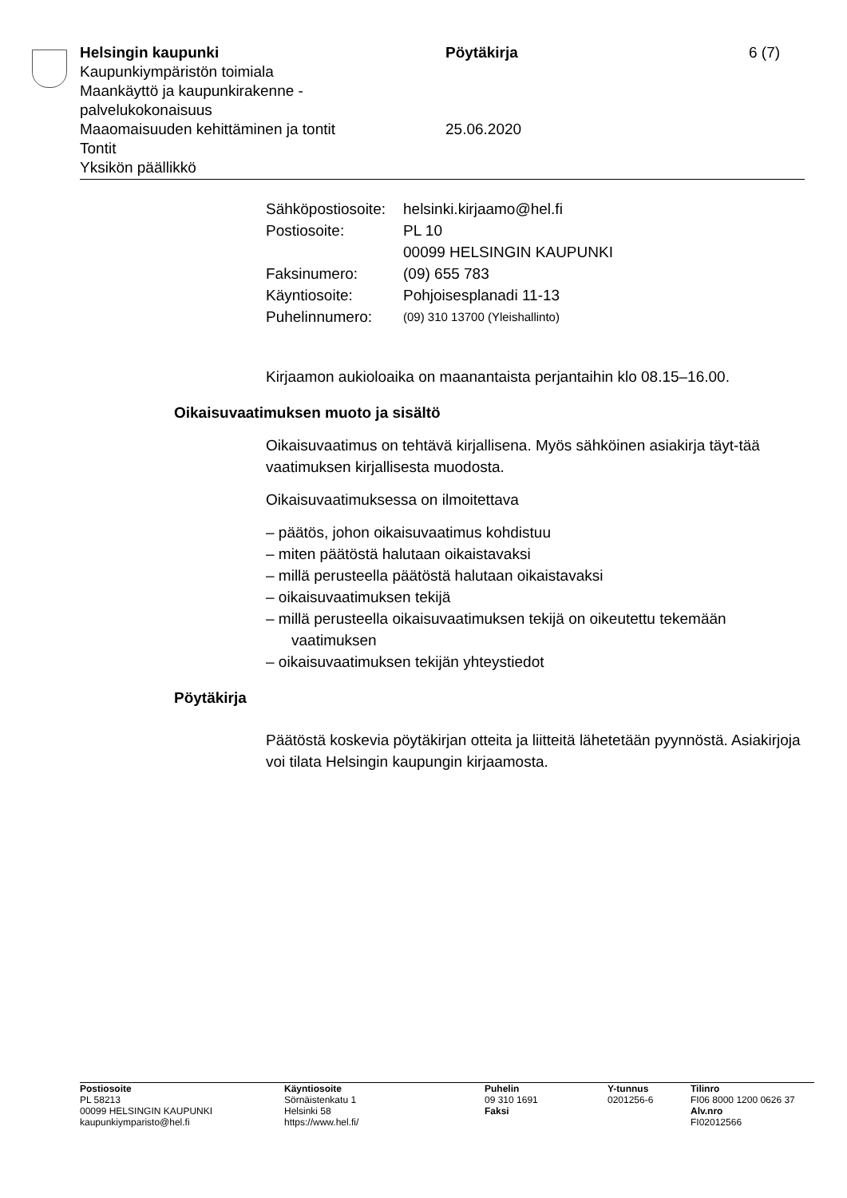Helsingin kaupunki Pöytäkirja 6 (7)
Kaupunkiympäristön toimiala
Maankäyttö ja kaupunkirakenne -
palvelukokonaisuus
Maaomaisuuden kehittäminen ja tontit 25.06.2020
Tontit
Yksikön päällikkö
| Sähköpostiosoite: | helsinki.kirjaamo@hel.fi |
| Postiosoite: | PL 10 00099 HELSINGIN KAUPUNKI |
| Faksinumero: | (09) 655 783 |
| Käyntiosoite: | Pohjoisesplanadi 11-13 |
| Puhelinnumero: | (09) 310 13700 (Yleishallinto) |
Kirjaamon aukioloaika on maanantaista perjantaihin klo 08.15–16.00.
Oikaisuvaatimuksen muoto ja sisältö
Oikaisuvaatimus on tehtävä kirjallisena. Myös sähköinen asiakirja täyt-tää vaatimuksen kirjallisesta muodosta.
Oikaisuvaatimuksessa on ilmoitettava
– päätös, johon oikaisuvaatimus kohdistuu
– miten päätöstä halutaan oikaistavaksi
– millä perusteella päätöstä halutaan oikaistavaksi
– oikaisuvaatimuksen tekijä
– millä perusteella oikaisuvaatimuksen tekijä on oikeutettu tekemään vaatimuksen
– oikaisuvaatimuksen tekijän yhteystiedot
Pöytäkirja
Päätöstä koskevia pöytäkirjan otteita ja liitteitä lähetetään pyynnöstä. Asiakirjoja voi tilata Helsingin kaupungin kirjaamosta.
Postiosoite
PL 58213
00099 HELSINGIN KAUPUNKI
kaupunkiymparisto@hel.fi
Käyntiosoite
Sörnäistenkatu 1
Helsinki 58
https://www.hel.fi/
Puhelin
09 310 1691
Faksi
Y-tunnus
0201256-6
Tilinro
FI06 8000 1200 0626 37
Alv.nro
FI02012566